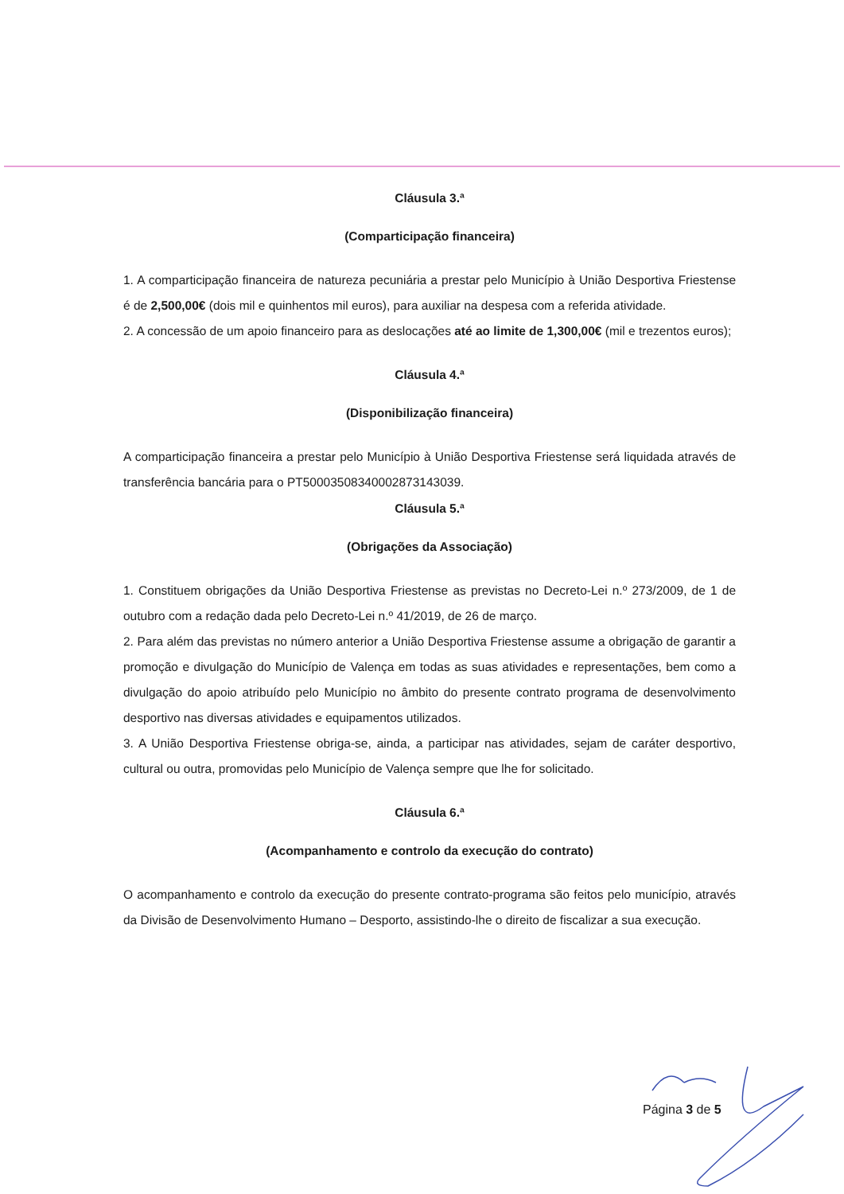Cláusula 3.ª
(Comparticipação financeira)
1. A comparticipação financeira de natureza pecuniária a prestar pelo Município à União Desportiva Friestense é de 2,500,00€ (dois mil e quinhentos mil euros), para auxiliar na despesa com a referida atividade.
2. A concessão de um apoio financeiro para as deslocações até ao limite de 1,300,00€ (mil e trezentos euros);
Cláusula 4.ª
(Disponibilização financeira)
A comparticipação financeira a prestar pelo Município à União Desportiva Friestense será liquidada através de transferência bancária para o PT50003508340002873143039.
Cláusula 5.ª
(Obrigações da Associação)
1. Constituem obrigações da União Desportiva Friestense as previstas no Decreto-Lei n.º 273/2009, de 1 de outubro com a redação dada pelo Decreto-Lei n.º 41/2019, de 26 de março.
2. Para além das previstas no número anterior a União Desportiva Friestense assume a obrigação de garantir a promoção e divulgação do Município de Valença em todas as suas atividades e representações, bem como a divulgação do apoio atribuído pelo Município no âmbito do presente contrato programa de desenvolvimento desportivo nas diversas atividades e equipamentos utilizados.
3. A União Desportiva Friestense obriga-se, ainda, a participar nas atividades, sejam de caráter desportivo, cultural ou outra, promovidas pelo Município de Valença sempre que lhe for solicitado.
Cláusula 6.ª
(Acompanhamento e controlo da execução do contrato)
O acompanhamento e controlo da execução do presente contrato-programa são feitos pelo município, através da Divisão de Desenvolvimento Humano – Desporto, assistindo-lhe o direito de fiscalizar a sua execução.
Página 3 de 5